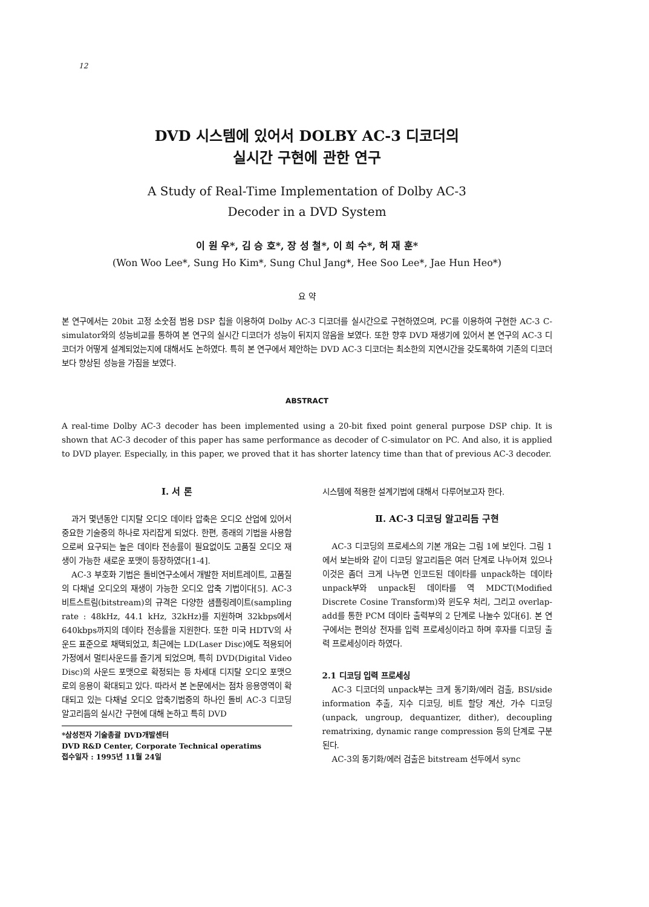12
DVD 시스템에 있어서 DOLBY AC-3 디코더의
실시간 구현에 관한 연구
A Study of Real-Time Implementation of Dolby AC-3
Decoder in a DVD System
이 원 우*, 김 승 호*, 장 성 철*, 이 희 수*, 허 재 훈*
(Won Woo Lee*, Sung Ho Kim*, Sung Chul Jang*, Hee Soo Lee*, Jae Hun Heo*)
요 약
본 연구에서는 20bit 고정 소숫점 범용 DSP 칩을 이용하여 Dolby AC-3 디코더를 실시간으로 구현하였으며, PC를 이용하여 구현한 AC-3 C-simulator와의 성능비교를 통하여 본 연구의 실시간 디코더가 성능이 뒤지지 않음을 보였다. 또한 향후 DVD 재생기에 있어서 본 연구의 AC-3 디코더가 어떻게 설계되었는지에 대해서도 논하였다. 특히 본 연구에서 제안하는 DVD AC-3 디코더는 최소한의 지연시간을 갖도록하여 기존의 디코더보다 향상된 성능을 가짐을 보였다.
ABSTRACT
A real-time Dolby AC-3 decoder has been implemented using a 20-bit fixed point general purpose DSP chip. It is shown that AC-3 decoder of this paper has same performance as decoder of C-simulator on PC. And also, it is applied to DVD player. Especially, in this paper, we proved that it has shorter latency time than that of previous AC-3 decoder.
Ⅰ. 서 론
과거 몇년동안 디지탈 오디오 데이타 압축은 오디오 산업에 있어서 중요한 기술중의 하나로 자리잡게 되었다. 한편, 종래의 기법을 사용함으로써 요구되는 높은 데이타 전송률이 필요없이도 고품질 오디오 재생이 가능한 새로운 포맷이 등장하였다[1-4].
AC-3 부호화 기법은 돌비연구소에서 개발한 저비트레이트, 고품질의 다채널 오디오의 재생이 가능한 오디오 압축 기법이다[5]. AC-3 비트스트림(bitstream)의 규격은 다양한 샘플링레이트(sampling rate : 48kHz, 44.1 kHz, 32kHz)를 지원하며 32kbps에서 640kbps까지의 데이타 전송률을 지원한다. 또한 미국 HDTV의 사운드 표준으로 채택되었고, 최근에는 LD(Laser Disc)에도 적용되어 가정에서 멀티사운드를 즐기게 되었으며, 특히 DVD(Digital Video Disc)의 사운드 포맷으로 확정되는 등 차세대 디지탈 오디오 포맷으로의 응용이 확대되고 있다. 따라서 본 논문에서는 점차 응용영역이 확대되고 있는 다채널 오디오 압축기법중의 하나인 돌비 AC-3 디코딩 알고리듬의 실시간 구현에 대해 논하고 특히 DVD
*삼성전자 기술총괄 DVD개발센터
DVD R&D Center, Corporate Technical operatims
접수일자 : 1995년 11월 24일
시스템에 적용한 설계기법에 대해서 다루어보고자 한다.
Ⅱ. AC-3 디코딩 알고리듬 구현
AC-3 디코딩의 프로세스의 기본 개요는 그림 1에 보인다. 그림 1에서 보는바와 같이 디코딩 알고리듬은 여러 단계로 나누어져 있으나 이것은 좀더 크게 나누면 인코드된 데이타를 unpack하는 데이타 unpack부와 unpack된 데이타를 역 MDCT(Modified Discrete Cosine Transform)와 윈도우 처리, 그리고 overlap-add를 통한 PCM 데이타 출력부의 2 단계로 나눌수 있다[6]. 본 연구에서는 편의상 전자를 입력 프로세싱이라고 하며 후자를 디코딩 출력 프로세싱이라 하였다.
2.1 디코딩 입력 프로세싱
AC-3 디코더의 unpack부는 크게 동기화/에러 검출, BSI/side information 추출, 지수 디코딩, 비트 할당 계산, 가수 디코딩(unpack, ungroup, dequantizer, dither), decoupling rematrixing, dynamic range compression 등의 단계로 구분된다.
AC-3의 동기화/에러 검출은 bitstream 선두에서 sync